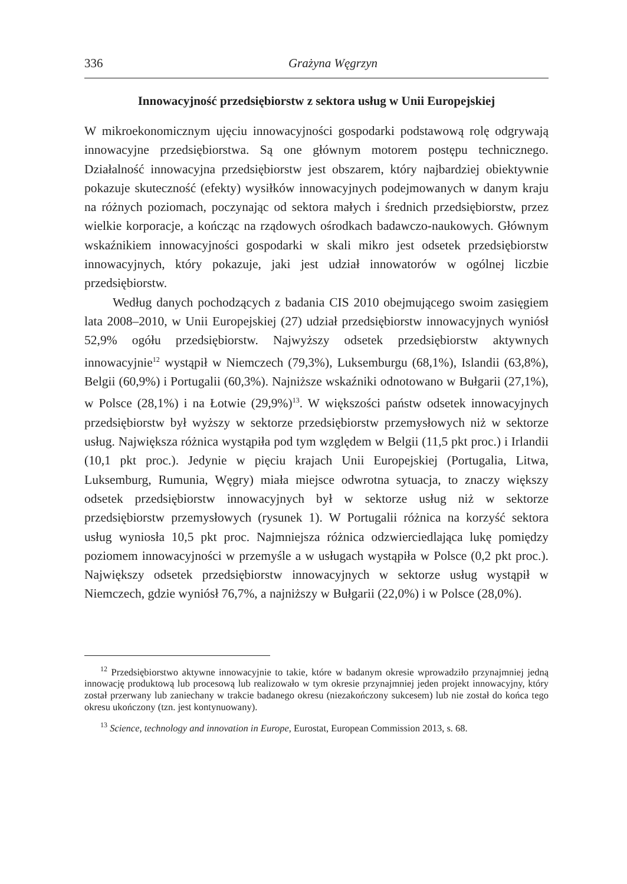336 Grażyna Węgrzyn
Innowacyjność przedsiębiorstw z sektora usług w Unii Europejskiej
W mikroekonomicznym ujęciu innowacyjności gospodarki podstawową rolę odgrywają innowacyjne przedsiębiorstwa. Są one głównym motorem postępu technicznego. Działalność innowacyjna przedsiębiorstw jest obszarem, który najbardziej obiektywnie pokazuje skuteczność (efekty) wysiłków innowacyjnych podejmowanych w danym kraju na różnych poziomach, poczynając od sektora małych i średnich przedsiębiorstw, przez wielkie korporacje, a kończąc na rządowych ośrodkach badawczo-naukowych. Głównym wskaźnikiem innowacyjności gospodarki w skali mikro jest odsetek przedsiębiorstw innowacyjnych, który pokazuje, jaki jest udział innowatorów w ogólnej liczbie przedsiębiorstw.
Według danych pochodzących z badania CIS 2010 obejmującego swoim zasięgiem lata 2008–2010, w Unii Europejskiej (27) udział przedsiębiorstw innowacyjnych wyniósł 52,9% ogółu przedsiębiorstw. Najwyższy odsetek przedsiębiorstw aktywnych innowacyjnie<sup>12</sup> wystąpił w Niemczech (79,3%), Luksemburgu (68,1%), Islandii (63,8%), Belgii (60,9%) i Portugalii (60,3%). Najniższe wskaźniki odnotowano w Bułgarii (27,1%), w Polsce (28,1%) i na Łotwie (29,9%)<sup>13</sup>. W większości państw odsetek innowacyjnych przedsiębiorstw był wyższy w sektorze przedsiębiorstw przemysłowych niż w sektorze usług. Największa różnica wystąpiła pod tym względem w Belgii (11,5 pkt proc.) i Irlandii (10,1 pkt proc.). Jedynie w pięciu krajach Unii Europejskiej (Portugalia, Litwa, Luksemburg, Rumunia, Węgry) miała miejsce odwrotna sytuacja, to znaczy większy odsetek przedsiębiorstw innowacyjnych był w sektorze usług niż w sektorze przedsiębiorstw przemysłowych (rysunek 1). W Portugalii różnica na korzyść sektora usług wyniosła 10,5 pkt proc. Najmniejsza różnica odzwierciedlająca lukę pomiędzy poziomem innowacyjności w przemyśle a w usługach wystąpiła w Polsce (0,2 pkt proc.). Największy odsetek przedsiębiorstw innowacyjnych w sektorze usług wystąpił w Niemczech, gdzie wyniósł 76,7%, a najniższy w Bułgarii (22,0%) i w Polsce (28,0%).
<sup>12</sup> Przedsiębiorstwo aktywne innowacyjnie to takie, które w badanym okresie wprowadziło przynajmniej jedną innowację produktową lub procesową lub realizowało w tym okresie przynajmniej jeden projekt innowacyjny, który został przerwany lub zaniechany w trakcie badanego okresu (niezakończony sukcesem) lub nie został do końca tego okresu ukończony (tzn. jest kontynuowany).
<sup>13</sup> Science, technology and innovation in Europe, Eurostat, European Commission 2013, s. 68.